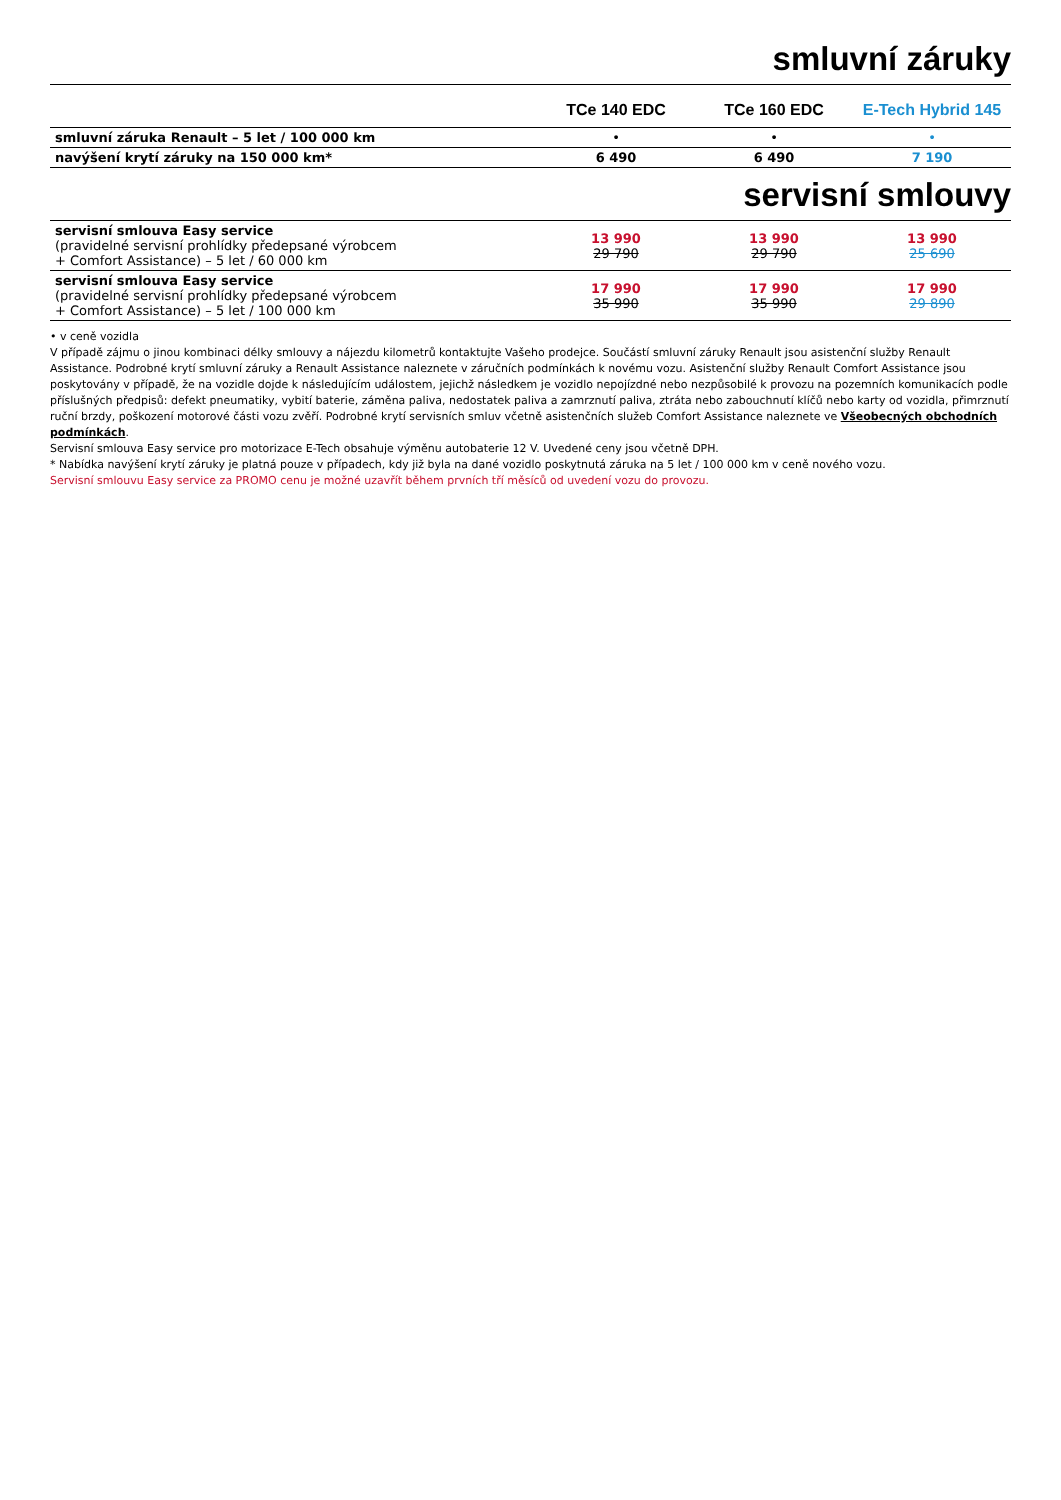smluvní záruky
| | TCe 140 EDC | TCe 160 EDC | E-Tech Hybrid 145 |
| --- | --- | --- | --- |
| smluvní záruka Renault – 5 let / 100 000 km | • | • | • |
| navýšení krytí záruky na 150 000 km* | 6 490 | 6 490 | 7 190 |
servisní smlouvy
| servisní smlouva Easy service (pravidelné servisní prohlídky předepsané výrobcem + Comfort Assistance) – 5 let / 60 000 km | 13 990 29 790 | 13 990 29 790 | 13 990 25 690 |
| servisní smlouva Easy service (pravidelné servisní prohlídky předepsané výrobcem + Comfort Assistance) – 5 let / 100 000 km | 17 990 35 990 | 17 990 35 990 | 17 990 29 890 |
• v ceně vozidla
V případě zájmu o jinou kombinaci délky smlouvy a nájezdu kilometrů kontaktujte Vašeho prodejce. Součástí smluvní záruky Renault jsou asistenční služby Renault Assistance. Podrobné krytí smluvní záruky a Renault Assistance naleznete v záručních podmínkách k novému vozu. Asistenční služby Renault Comfort Assistance jsou poskytovány v případě, že na vozidle dojde k následujícím událostem, jejichž následkem je vozidlo nepojízdné nebo nezpůsobilé k provozu na pozemních komunikacích podle příslušných předpisů: defekt pneumatiky, vybití baterie, záměna paliva, nedostatek paliva a zamrznutí paliva, ztráta nebo zabouchnutí klíčů nebo karty od vozidla, přimrznutí ruční brzdy, poškození motorové části vozu zvěří. Podrobné krytí servisních smluv včetně asistenčních služeb Comfort Assistance naleznete ve Všeobecných obchodních podmínkách.
Servisní smlouva Easy service pro motorizace E-Tech obsahuje výměnu autobaterie 12 V. Uvedené ceny jsou včetně DPH.
* Nabídka navýšení krytí záruky je platná pouze v případech, kdy již byla na dané vozidlo poskytnutá záruka na 5 let / 100 000 km v ceně nového vozu.
Servisní smlouvu Easy service za PROMO cenu je možné uzavřít během prvních tří měsíců od uvedení vozu do provozu.